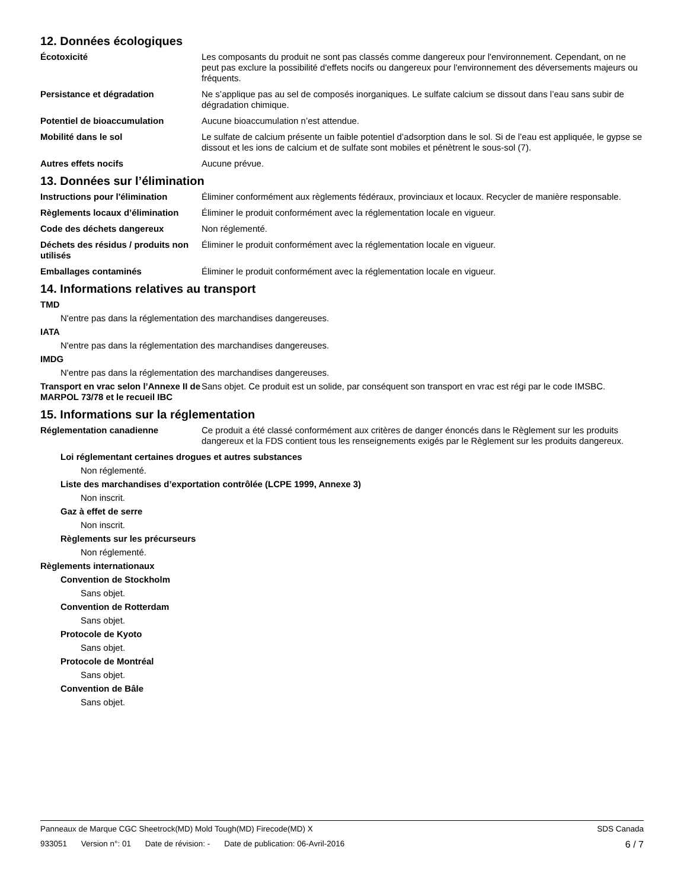12. Données écologiques
Écotoxicité Les composants du produit ne sont pas classés comme dangereux pour l'environnement. Cependant, on ne peut pas exclure la possibilité d'effets nocifs ou dangereux pour l'environnement des déversements majeurs ou fréquents.
Persistance et dégradation Ne s’applique pas au sel de composés inorganiques. Le sulfate calcium se dissout dans l’eau sans subir de dégradation chimique.
Potentiel de bioaccumulation Aucune bioaccumulation n’est attendue.
Mobilité dans le sol Le sulfate de calcium présente un faible potentiel d’adsorption dans le sol. Si de l’eau est appliquée, le gypse se dissout et les ions de calcium et de sulfate sont mobiles et pénètrent le sous-sol (7).
Autres effets nocifs Aucune prévue.
13. Données sur l’élimination
Instructions pour l'élimination
Éliminer conformément aux règlements fédéraux, provinciaux et locaux. Recycler de manière responsable.
Règlements locaux d’élimination
Éliminer le produit conformément avec la réglementation locale en vigueur.
Code des déchets dangereux Non réglementé.
Déchets des résidus / produits non utilisés
Éliminer le produit conformément avec la réglementation locale en vigueur.
Emballages contaminés Éliminer le produit conformément avec la réglementation locale en vigueur.
14. Informations relatives au transport
TMD
N'entre pas dans la réglementation des marchandises dangereuses.
IATA
N'entre pas dans la réglementation des marchandises dangereuses.
IMDG
N'entre pas dans la réglementation des marchandises dangereuses.
Transport en vrac selon l’Annexe II de MARPOL 73/78 et le recueil IBC
Sans objet. Ce produit est un solide, par conséquent son transport en vrac est régi par le code IMSBC.
15. Informations sur la réglementation
Réglementation canadienne Ce produit a été classé conformément aux critères de danger énoncés dans le Règlement sur les produits dangereux et la FDS contient tous les renseignements exigés par le Règlement sur les produits dangereux.
Loi réglementant certaines drogues et autres substances
Non réglementé.
Liste des marchandises d’exportation contrôlée (LCPE 1999, Annexe 3)
Non inscrit.
Gaz à effet de serre
Non inscrit.
Règlements sur les précurseurs
Non réglementé.
Règlements internationaux
Convention de Stockholm
Sans objet.
Convention de Rotterdam
Sans objet.
Protocole de Kyoto
Sans objet.
Protocole de Montréal
Sans objet.
Convention de Bâle
Sans objet.
Panneaux de Marque CGC Sheetrock(MD) Mold Tough(MD) Firecode(MD) X
SDS Canada
933051 Version n°: 01 Date de révision: - Date de publication: 06-Avril-2016
6 / 7